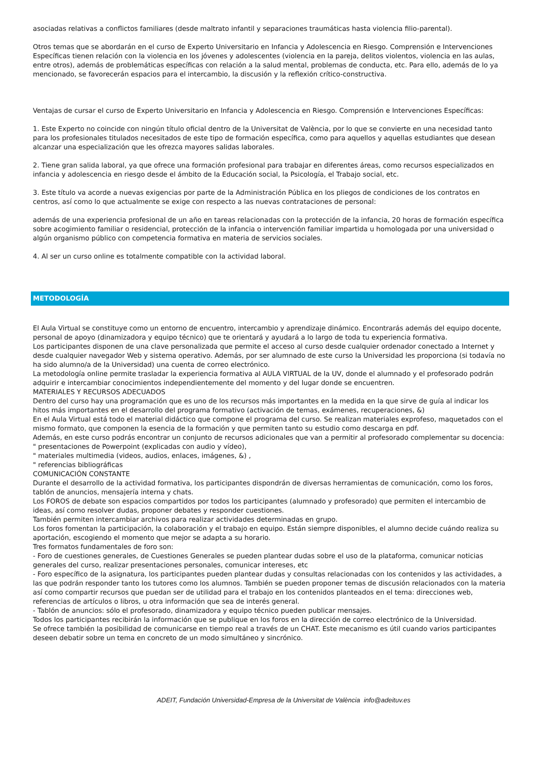asociadas relativas a conflictos familiares (desde maltrato infantil y separaciones traumáticas hasta violencia filio-parental).
Otros temas que se abordarán en el curso de Experto Universitario en Infancia y Adolescencia en Riesgo. Comprensión e Intervenciones Específicas tienen relación con la violencia en los jóvenes y adolescentes (violencia en la pareja, delitos violentos, violencia en las aulas, entre otros), además de problemáticas específicas con relación a la salud mental, problemas de conducta, etc. Para ello, además de lo ya mencionado, se favorecerán espacios para el intercambio, la discusión y la reflexión crítico-constructiva.
Ventajas de cursar el curso de Experto Universitario en Infancia y Adolescencia en Riesgo. Comprensión e Intervenciones Específicas:
1. Este Experto no coincide con ningún título oficial dentro de la Universitat de València, por lo que se convierte en una necesidad tanto para los profesionales titulados necesitados de este tipo de formación específica, como para aquellos y aquellas estudiantes que desean alcanzar una especialización que les ofrezca mayores salidas laborales.
2. Tiene gran salida laboral, ya que ofrece una formación profesional para trabajar en diferentes áreas, como recursos especializados en infancia y adolescencia en riesgo desde el ámbito de la Educación social, la Psicología, el Trabajo social, etc.
3. Este título va acorde a nuevas exigencias por parte de la Administración Pública en los pliegos de condiciones de los contratos en centros, así como lo que actualmente se exige con respecto a las nuevas contrataciones de personal:
además de una experiencia profesional de un año en tareas relacionadas con la protección de la infancia, 20 horas de formación específica sobre acogimiento familiar o residencial, protección de la infancia o intervención familiar impartida u homologada por una universidad o algún organismo público con competencia formativa en materia de servicios sociales.
4. Al ser un curso online es totalmente compatible con la actividad laboral.
METODOLOGÍA
El Aula Virtual se constituye como un entorno de encuentro, intercambio y aprendizaje dinámico. Encontrarás además del equipo docente, personal de apoyo (dinamizadora y equipo técnico) que te orientará y ayudará a lo largo de toda tu experiencia formativa.
Los participantes disponen de una clave personalizada que permite el acceso al curso desde cualquier ordenador conectado a Internet y desde cualquier navegador Web y sistema operativo. Además, por ser alumnado de este curso la Universidad les proporciona (si todavía no ha sido alumno/a de la Universidad) una cuenta de correo electrónico.
La metodología online permite trasladar la experiencia formativa al AULA VIRTUAL de la UV, donde el alumnado y el profesorado podrán adquirir e intercambiar conocimientos independientemente del momento y del lugar donde se encuentren.
MATERIALES Y RECURSOS ADECUADOS
Dentro del curso hay una programación que es uno de los recursos más importantes en la medida en la que sirve de guía al indicar los hitos más importantes en el desarrollo del programa formativo (activación de temas, exámenes, recuperaciones, &)
En el Aula Virtual está todo el material didáctico que compone el programa del curso. Se realizan materiales exprofeso, maquetados con el mismo formato, que componen la esencia de la formación y que permiten tanto su estudio como descarga en pdf.
Además, en este curso podrás encontrar un conjunto de recursos adicionales que van a permitir al profesorado complementar su docencia:
" presentaciones de Powerpoint (explicadas con audio y vídeo),
" materiales multimedia (videos, audios, enlaces, imágenes, &) ,
" referencias bibliográficas
COMUNICACIÓN CONSTANTE
Durante el desarrollo de la actividad formativa, los participantes dispondrán de diversas herramientas de comunicación, como los foros, tablón de anuncios, mensajería interna y chats.
Los FOROS de debate son espacios compartidos por todos los participantes (alumnado y profesorado) que permiten el intercambio de ideas, así como resolver dudas, proponer debates y responder cuestiones.
También permiten intercambiar archivos para realizar actividades determinadas en grupo.
Los foros fomentan la participación, la colaboración y el trabajo en equipo. Están siempre disponibles, el alumno decide cuándo realiza su aportación, escogiendo el momento que mejor se adapta a su horario.
Tres formatos fundamentales de foro son:
- Foro de cuestiones generales, de Cuestiones Generales se pueden plantear dudas sobre el uso de la plataforma, comunicar noticias generales del curso, realizar presentaciones personales, comunicar intereses, etc
- Foro específico de la asignatura, los participantes pueden plantear dudas y consultas relacionadas con los contenidos y las actividades, a las que podrán responder tanto los tutores como los alumnos. También se pueden proponer temas de discusión relacionados con la materia así como compartir recursos que puedan ser de utilidad para el trabajo en los contenidos planteados en el tema: direcciones web, referencias de artículos o libros, u otra información que sea de interés general.
- Tablón de anuncios: sólo el profesorado, dinamizadora y equipo técnico pueden publicar mensajes.
Todos los participantes recibirán la información que se publique en los foros en la dirección de correo electrónico de la Universidad.
Se ofrece también la posibilidad de comunicarse en tiempo real a través de un CHAT. Este mecanismo es útil cuando varios participantes deseen debatir sobre un tema en concreto de un modo simultáneo y sincrónico.
ADEIT, Fundación Universidad-Empresa de la Universitat de València info@adeituv.es